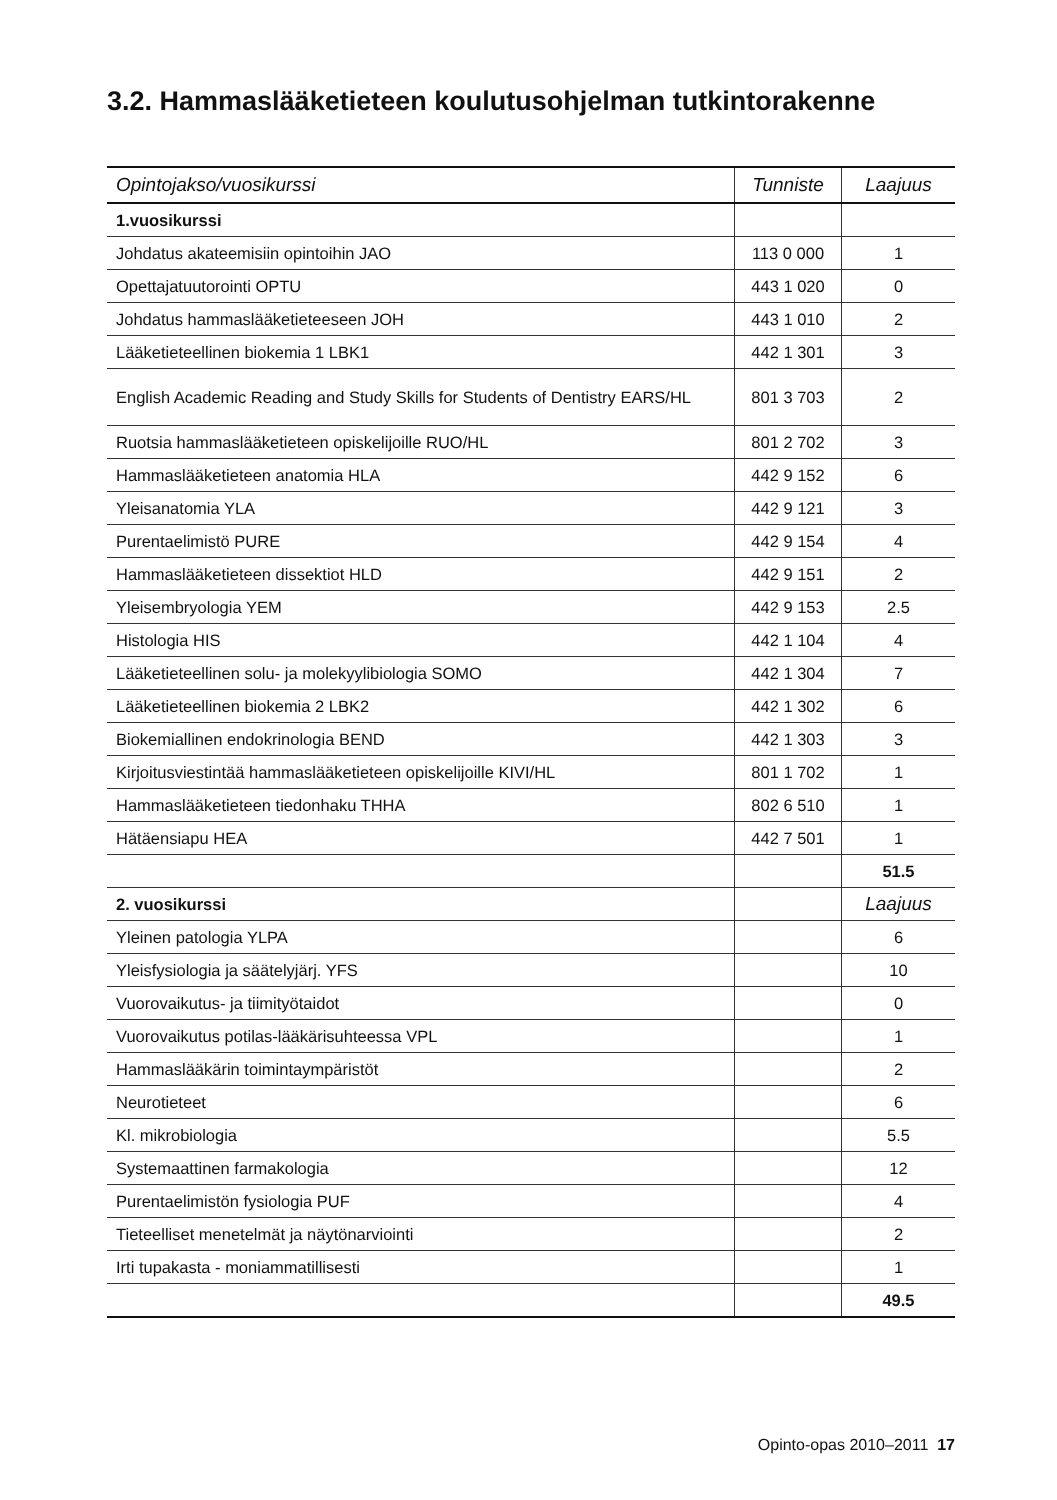3.2. Hammaslääketieteen koulutusohjelman tutkintorakenne
| Opintojakso/vuosikurssi | Tunniste | Laajuus |
| --- | --- | --- |
| 1.vuosikurssi | | |
| Johdatus akateemisiin opintoihin JAO | 113 0 000 | 1 |
| Opettajatuutorointi OPTU | 443 1 020 | 0 |
| Johdatus hammaslääketieteeseen JOH | 443 1 010 | 2 |
| Lääketieteellinen biokemia 1 LBK1 | 442 1 301 | 3 |
| English Academic Reading and Study Skills for Students of Dentistry EARS/HL | 801 3 703 | 2 |
| Ruotsia hammaslääketieteen opiskelijoille RUO/HL | 801 2 702 | 3 |
| Hammaslääketieteen anatomia HLA | 442 9 152 | 6 |
| Yleisanatomia YLA | 442 9 121 | 3 |
| Purentaelimistö PURE | 442 9 154 | 4 |
| Hammaslääketieteen dissektiot HLD | 442 9 151 | 2 |
| Yleisembryologia YEM | 442 9 153 | 2.5 |
| Histologia HIS | 442 1 104 | 4 |
| Lääketieteellinen solu- ja molekyylibiologia SOMO | 442 1 304 | 7 |
| Lääketieteellinen biokemia 2 LBK2 | 442 1 302 | 6 |
| Biokemiallinen endokrinologia BEND | 442 1 303 | 3 |
| Kirjoitusviestintää hammaslääketieteen opiskelijoille KIVI/HL | 801 1 702 | 1 |
| Hammaslääketieteen tiedonhaku THHA | 802 6 510 | 1 |
| Hätäensiapu HEA | 442 7 501 | 1 |
| | | 51.5 |
| 2. vuosikurssi | | Laajuus |
| Yleinen patologia YLPA | | 6 |
| Yleisfysiologia ja säätelyjärj. YFS | | 10 |
| Vuorovaikutus- ja tiimityötaidot | | 0 |
| Vuorovaikutus potilas-lääkärisuhteessa VPL | | 1 |
| Hammaslääkärin toimintaympäristöt | | 2 |
| Neurotieteet | | 6 |
| Kl. mikrobiologia | | 5.5 |
| Systemaattinen farmakologia | | 12 |
| Purentaelimistön fysiologia PUF | | 4 |
| Tieteelliset menetelmät ja näytönarviointi | | 2 |
| Irti tupakasta - moniammatillisesti | | 1 |
| | | 49.5 |
Opinto-opas 2010–2011 17